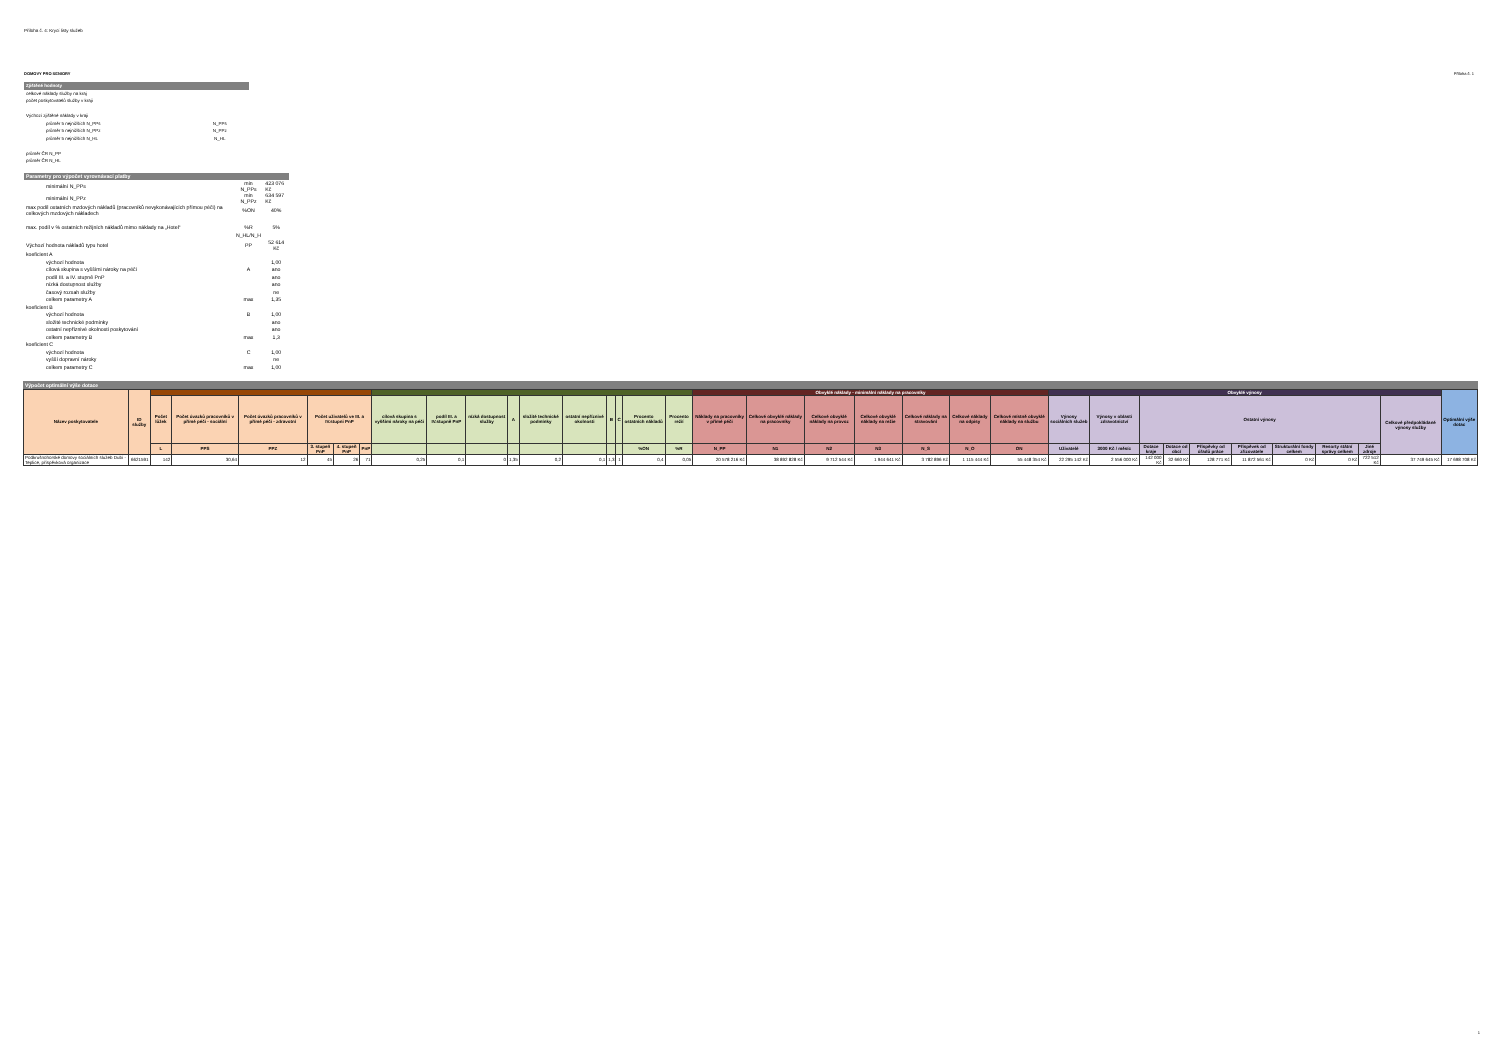Příloha č. 4: Krycí listy služeb
DOMOVY PRO SENIORY Příloha č. 1
| Zjištěné hodnoty | | |
| celkové náklady služby na kraj | | |
| počet poskytovatelů služby v kraji | | |
| Výchozí zjištěné náklady v kraji | | |
| průměr 5 nejnižších N_PPs | N_PPs | |
| průměr 5 nejnižších N_PPz | N_PPz | |
| průměr 5 nejnižších N_HL | N_HL | |
| průměr ČR N_PP | | |
| průměr ČR N_HL | | |
| Parametry pro výpočet vyrovnávací platby | | |
| minimální N_PPs | min N_PPs | 423 076 Kč |
| minimální N_PPz | min N_PPz | 634 597 Kč |
| max podíl ostatních mzdových nákladů (pracovníků nevykonávajících přímou péči) na celkových mzdových nákladech | %ON | 40% |
| max. podíl v % ostatních režijních nákladů mimo náklady na „Hotel“ | %R | 5% |
| | N_HL/N_H | |
| Výchozí hodnota nákladů typu hotel | PP | 52 614 Kč |
| koeficient A | | |
| výchozí hodnota | | 1,00 |
| cílová skupina s vyššími nároky na péči | A | ano |
| podíl III. a IV. stupně PnP | | ano |
| nízká dostupnost služby | | ano |
| časový rozsah služby | | ne |
| celkem parametry A | max | 1,35 |
| koeficient B | | |
| výchozí hodnota | B | 1,00 |
| složité technické podmínky | | ano |
| ostatní nepříznivé okolnosti poskytování | | ano |
| celkem parametry B | max | 1,3 |
| koeficient C | | |
| výchozí hodnota | C | 1,00 |
| vyšší dopravní nároky | | ne |
| celkem parametry C | max | 1,00 |
Výpočet optimální výše dotace
| Název poskytovatele | ID služby | | | | | | | | | | | | | | | | | Obvyklé náklady - minimální náklady na pracovníky | | | | | | | Obvyklé výnosy | | | | | | | | | | Optimální výše dotac |
| --- | --- | --- | --- | --- | --- | --- | --- | --- | --- | --- | --- | --- | --- | --- | --- | --- | --- | --- | --- | --- | --- | --- | --- | --- | --- | --- | --- | --- | --- | --- | --- | --- | --- | --- | --- |
| | | Počet lůžek | Počet úvazků pracovníků v přímé péči - sociální | Počet úvazků pracovníků v přímé péči - zdravotní | Počet uživatelů ve III. a IV.stupni PnP | | | cílová skupina s vyššími nároky na péči | podíl III. a IV.stupně PnP | nízká dostupnost služby | A | složité technické podmínky | ostatní nepříznivé okolnosti | B | C | Procento ostatních nákladů | Procento režií | Náklady na pracovníky v přímé péči | Celkové obvyklé náklady na pracovníky | Celkové obvyklé náklady na provoz | Celkové obvyklé náklady na režie | Celkové náklady na stravování | Celkové náklady na odpisy | Celkové místně obvyklé náklady na službu | Výnosy sociálních služeb | Výnosy v oblasti zdravotnictví | Ostatní výnosy | | | | | | | Celkové předpokládané výnosy služby | |
| | | L | PPS | PPZ | 3. stupeň PnP | 4. stupeň PnP | PnP | | | | | | | | | %ON | %R | N_PP | N1 | N2 | N3 | N_S | N_O | ON | Uživatelé | 3000 Kč / měsíc | Dotace kraje | Dotace od obcí | Příspěvky od úřadů práce | Příspěvek od zřizovatele | Strukturální fondy celkem | Resorty státní správy celkem | Jiné zdroje | | |
| Podkrušnohorské domovy sociálních služeb Dubí - Teplice, příspěvková organizace | 6621591 | 142 | 30,64 | 12 | 45 | 26 | 71 | 0,25 | 0,1 | 0 | 1,35 | 0,2 | 0,1 | 1,3 | 1 | 0,4 | 0,05 | 20 578 216 Kč | 38 892 828 Kč | 9 712 544 Kč | 1 944 641 Kč | 3 782 896 Kč | 1 115 444 Kč | 55 448 354 Kč | 22 295 142 Kč | 2 556 000 Kč | 142 000 Kč | 32 660 Kč | 128 771 Kč | 11 872 561 Kč | 0 Kč | 0 Kč | 722 512 Kč | 37 749 645 Kč | 17 698 708 Kč |
1